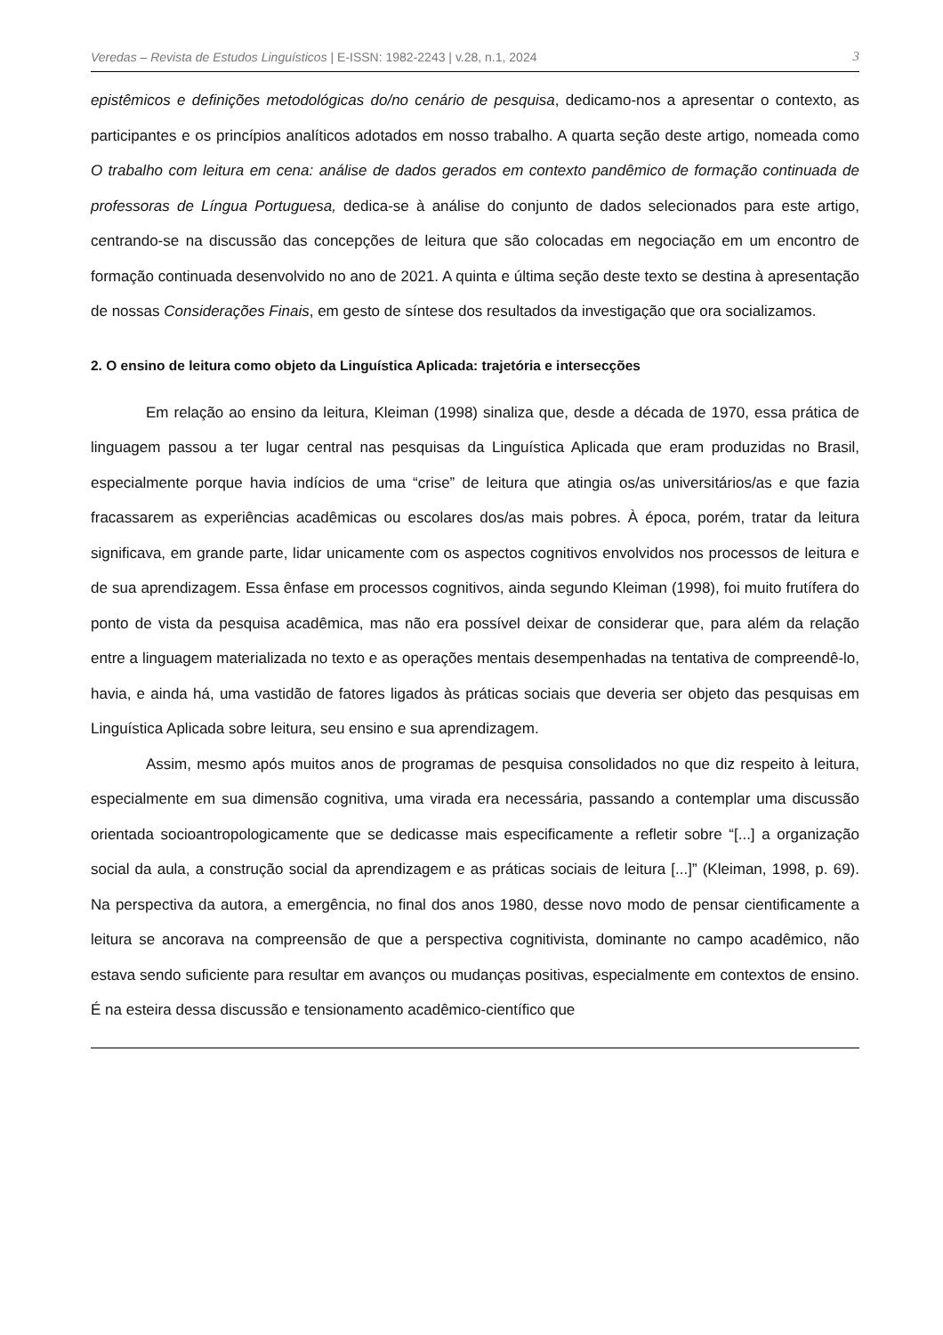Veredas – Revista de Estudos Linguísticos | E-ISSN: 1982-2243 | v.28, n.1, 2024 3
epistêmicos e definições metodológicas do/no cenário de pesquisa, dedicamo-nos a apresentar o contexto, as participantes e os princípios analíticos adotados em nosso trabalho. A quarta seção deste artigo, nomeada como O trabalho com leitura em cena: análise de dados gerados em contexto pandêmico de formação continuada de professoras de Língua Portuguesa, dedica-se à análise do conjunto de dados selecionados para este artigo, centrando-se na discussão das concepções de leitura que são colocadas em negociação em um encontro de formação continuada desenvolvido no ano de 2021. A quinta e última seção deste texto se destina à apresentação de nossas Considerações Finais, em gesto de síntese dos resultados da investigação que ora socializamos.
2. O ensino de leitura como objeto da Linguística Aplicada: trajetória e intersecções
Em relação ao ensino da leitura, Kleiman (1998) sinaliza que, desde a década de 1970, essa prática de linguagem passou a ter lugar central nas pesquisas da Linguística Aplicada que eram produzidas no Brasil, especialmente porque havia indícios de uma “crise” de leitura que atingia os/as universitários/as e que fazia fracassarem as experiências acadêmicas ou escolares dos/as mais pobres. À época, porém, tratar da leitura significava, em grande parte, lidar unicamente com os aspectos cognitivos envolvidos nos processos de leitura e de sua aprendizagem. Essa ênfase em processos cognitivos, ainda segundo Kleiman (1998), foi muito frutífera do ponto de vista da pesquisa acadêmica, mas não era possível deixar de considerar que, para além da relação entre a linguagem materializada no texto e as operações mentais desempenhadas na tentativa de compreendê-lo, havia, e ainda há, uma vastidão de fatores ligados às práticas sociais que deveria ser objeto das pesquisas em Linguística Aplicada sobre leitura, seu ensino e sua aprendizagem.
Assim, mesmo após muitos anos de programas de pesquisa consolidados no que diz respeito à leitura, especialmente em sua dimensão cognitiva, uma virada era necessária, passando a contemplar uma discussão orientada socioantropologicamente que se dedicasse mais especificamente a refletir sobre “[...] a organização social da aula, a construção social da aprendizagem e as práticas sociais de leitura [...]” (Kleiman, 1998, p. 69). Na perspectiva da autora, a emergência, no final dos anos 1980, desse novo modo de pensar cientificamente a leitura se ancorava na compreensão de que a perspectiva cognitivista, dominante no campo acadêmico, não estava sendo suficiente para resultar em avanços ou mudanças positivas, especialmente em contextos de ensino. É na esteira dessa discussão e tensionamento acadêmico-científico que